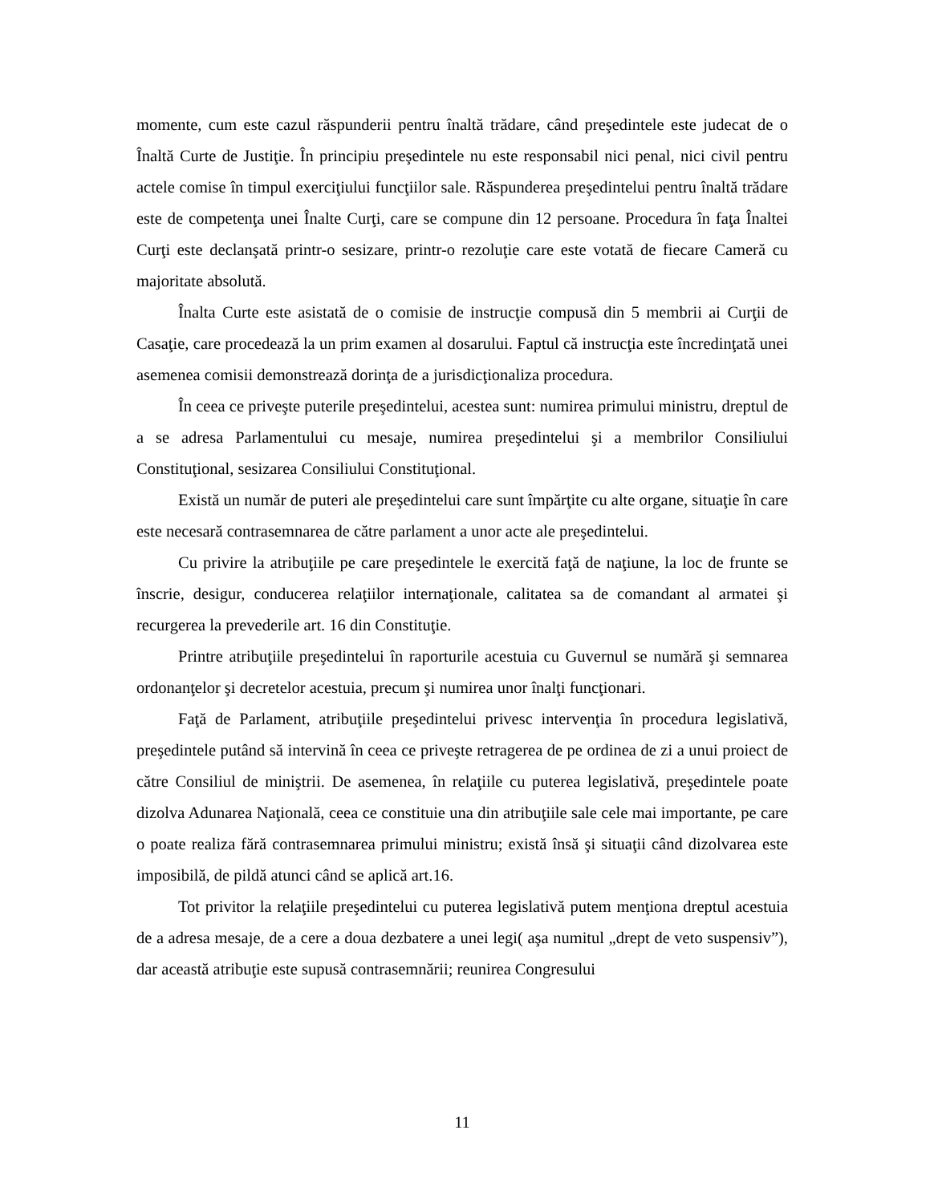momente, cum este cazul răspunderii pentru înaltă trădare, când preşedintele este judecat de o Înaltă Curte de Justiţie. În principiu preşedintele nu este responsabil nici penal, nici civil pentru actele comise în timpul exerciţiului funcţiilor sale. Răspunderea preşedintelui pentru înaltă trădare este de competenţa unei Înalte Curţi, care se compune din 12 persoane. Procedura în faţa Înaltei Curţi este declanşată printr-o sesizare, printr-o rezoluţie care este votată de fiecare Cameră cu majoritate absolută.
Înalta Curte este asistată de o comisie de instrucţie compusă din 5 membrii ai Curţii de Casaţie, care procedează la un prim examen al dosarului. Faptul că instrucţia este încredinţată unei asemenea comisii demonstrează dorinţa de a jurisdicţionaliza procedura.
În ceea ce priveşte puterile preşedintelui, acestea sunt: numirea primului ministru, dreptul de a se adresa Parlamentului cu mesaje, numirea preşedintelui şi a membrilor Consiliului Constituţional, sesizarea Consiliului Constituţional.
Există un număr de puteri ale preşedintelui care sunt împărţite cu alte organe, situaţie în care este necesară contrasemnarea de către parlament a unor acte ale preşedintelui.
Cu privire la atribuţiile pe care preşedintele le exercită faţă de naţiune, la loc de frunte se înscrie, desigur, conducerea relaţiilor internaţionale, calitatea sa de comandant al armatei şi recurgerea la prevederile art. 16 din Constituţie.
Printre atribuţiile preşedintelui în raporturile acestuia cu Guvernul se numără şi semnarea ordonanţelor şi decretelor acestuia, precum şi numirea unor înalţi funcţionari.
Faţă de Parlament, atribuţiile preşedintelui privesc intervenţia în procedura legislativă, preşedintele putând să intervină în ceea ce priveşte retragerea de pe ordinea de zi a unui proiect de către Consiliul de miniştrii. De asemenea, în relaţiile cu puterea legislativă, preşedintele poate dizolva Adunarea Naţională, ceea ce constituie una din atribuţiile sale cele mai importante, pe care o poate realiza fără contrasemnarea primului ministru; există însă şi situaţii când dizolvarea este imposibilă, de pildă atunci când se aplică art.16.
Tot privitor la relaţiile preşedintelui cu puterea legislativă putem menţiona dreptul acestuia de a adresa mesaje, de a cere a doua dezbatere a unei legi( aşa numitul „drept de veto suspensiv”), dar această atribuţie este supusă contrasemnării; reunirea Congresului
11